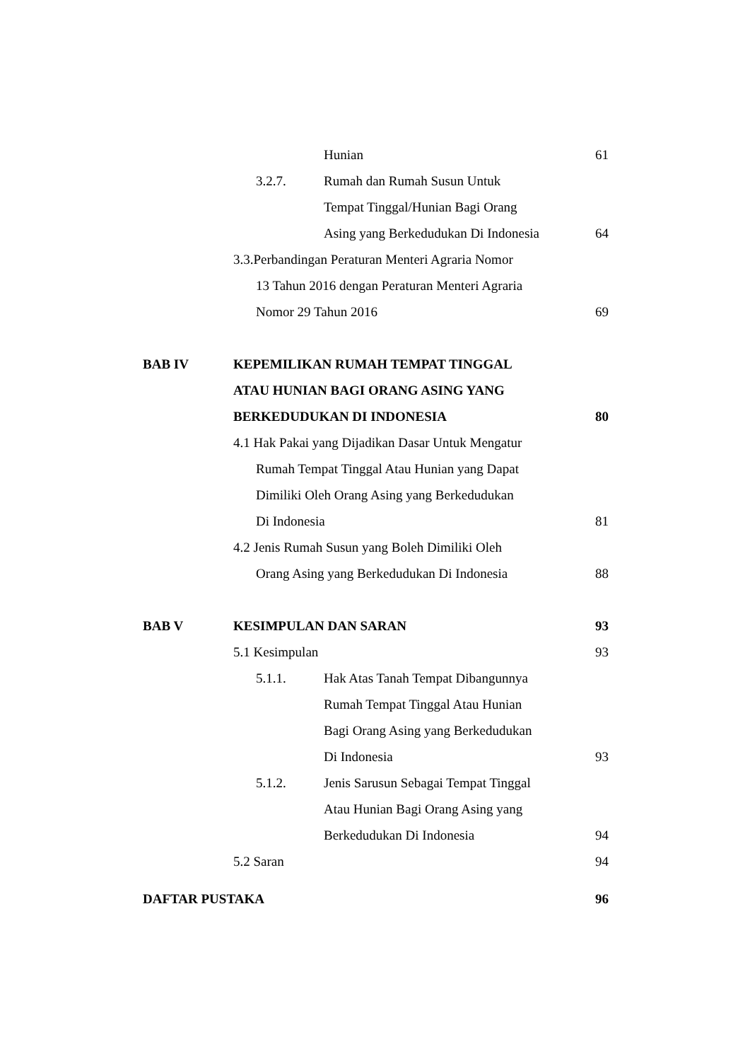Hunian 61
3.2.7. Rumah dan Rumah Susun Untuk
Tempat Tinggal/Hunian Bagi Orang
Asing yang Berkedudukan Di Indonesia 64
3.3.Perbandingan Peraturan Menteri Agraria Nomor
13 Tahun 2016 dengan Peraturan Menteri Agraria
Nomor 29 Tahun 2016 69
BAB IV KEPEMILIKAN RUMAH TEMPAT TINGGAL
ATAU HUNIAN BAGI ORANG ASING YANG
BERKEDUDUKAN DI INDONESIA 80
4.1 Hak Pakai yang Dijadikan Dasar Untuk Mengatur
Rumah Tempat Tinggal Atau Hunian yang Dapat
Dimiliki Oleh Orang Asing yang Berkedudukan
Di Indonesia 81
4.2 Jenis Rumah Susun yang Boleh Dimiliki Oleh
Orang Asing yang Berkedudukan Di Indonesia 88
BAB V KESIMPULAN DAN SARAN 93
5.1 Kesimpulan 93
5.1.1. Hak Atas Tanah Tempat Dibangunnya
Rumah Tempat Tinggal Atau Hunian
Bagi Orang Asing yang Berkedudukan
Di Indonesia 93
5.1.2. Jenis Sarusun Sebagai Tempat Tinggal
Atau Hunian Bagi Orang Asing yang
Berkedudukan Di Indonesia 94
5.2 Saran 94
DAFTAR PUSTAKA 96